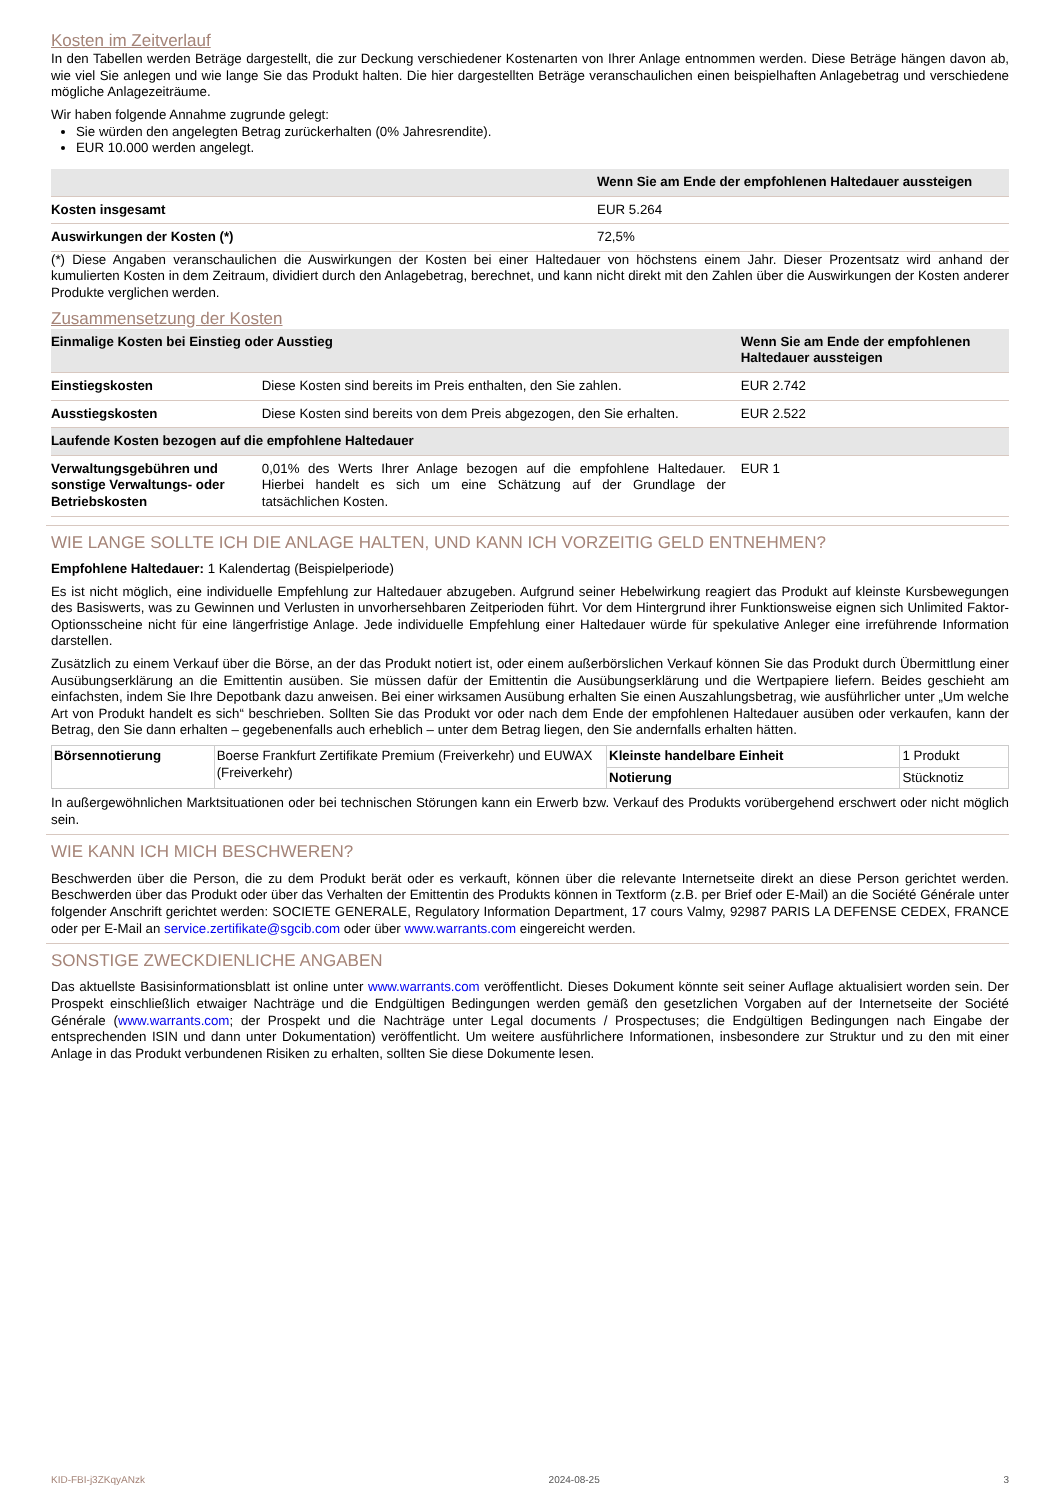Kosten im Zeitverlauf
In den Tabellen werden Beträge dargestellt, die zur Deckung verschiedener Kostenarten von Ihrer Anlage entnommen werden. Diese Beträge hängen davon ab, wie viel Sie anlegen und wie lange Sie das Produkt halten. Die hier dargestellten Beträge veranschaulichen einen beispielhaften Anlagebetrag und verschiedene mögliche Anlagezeiträume.
Wir haben folgende Annahme zugrunde gelegt:
Sie würden den angelegten Betrag zurückerhalten (0% Jahresrendite).
EUR 10.000 werden angelegt.
| | Wenn Sie am Ende der empfohlenen Haltedauer aussteigen |
| --- | --- |
| Kosten insgesamt | EUR 5.264 |
| Auswirkungen der Kosten (*) | 72,5% |
(*) Diese Angaben veranschaulichen die Auswirkungen der Kosten bei einer Haltedauer von höchstens einem Jahr. Dieser Prozentsatz wird anhand der kumulierten Kosten in dem Zeitraum, dividiert durch den Anlagebetrag, berechnet, und kann nicht direkt mit den Zahlen über die Auswirkungen der Kosten anderer Produkte verglichen werden.
Zusammensetzung der Kosten
| Einmalige Kosten bei Einstieg oder Ausstieg | | Wenn Sie am Ende der empfohlenen Haltedauer aussteigen |
| --- | --- | --- |
| Einstiegskosten | Diese Kosten sind bereits im Preis enthalten, den Sie zahlen. | EUR 2.742 |
| Ausstiegskosten | Diese Kosten sind bereits von dem Preis abgezogen, den Sie erhalten. | EUR 2.522 |
| Laufende Kosten bezogen auf die empfohlene Haltedauer | | |
| Verwaltungsgebühren und sonstige Verwaltungs- oder Betriebskosten | 0,01% des Werts Ihrer Anlage bezogen auf die empfohlene Haltedauer. Hierbei handelt es sich um eine Schätzung auf der Grundlage der tatsächlichen Kosten. | EUR 1 |
WIE LANGE SOLLTE ICH DIE ANLAGE HALTEN, UND KANN ICH VORZEITIG GELD ENTNEHMEN?
Empfohlene Haltedauer: 1 Kalendertag (Beispielperiode)
Es ist nicht möglich, eine individuelle Empfehlung zur Haltedauer abzugeben. Aufgrund seiner Hebelwirkung reagiert das Produkt auf kleinste Kursbewegungen des Basiswerts, was zu Gewinnen und Verlusten in unvorhersehbaren Zeitperioden führt. Vor dem Hintergrund ihrer Funktionsweise eignen sich Unlimited Faktor-Optionsscheine nicht für eine längerfristige Anlage. Jede individuelle Empfehlung einer Haltedauer würde für spekulative Anleger eine irreführende Information darstellen.
Zusätzlich zu einem Verkauf über die Börse, an der das Produkt notiert ist, oder einem außerbörslichen Verkauf können Sie das Produkt durch Übermittlung einer Ausübungserklärung an die Emittentin ausüben. Sie müssen dafür der Emittentin die Ausübungserklärung und die Wertpapiere liefern. Beides geschieht am einfachsten, indem Sie Ihre Depotbank dazu anweisen. Bei einer wirksamen Ausübung erhalten Sie einen Auszahlungsbetrag, wie ausführlicher unter „Um welche Art von Produkt handelt es sich“ beschrieben. Sollten Sie das Produkt vor oder nach dem Ende der empfohlenen Haltedauer ausüben oder verkaufen, kann der Betrag, den Sie dann erhalten – gegebenenfalls auch erheblich – unter dem Betrag liegen, den Sie andernfalls erhalten hätten.
| Börsennotierung | Boerse Frankfurt Zertifikate Premium (Freiverkehr) und EUWAX (Freiverkehr) | Kleinste handelbare Einheit | 1 Produkt |
| | | Notierung | Stücknotiz |
In außergewöhnlichen Marktsituationen oder bei technischen Störungen kann ein Erwerb bzw. Verkauf des Produkts vorübergehend erschwert oder nicht möglich sein.
WIE KANN ICH MICH BESCHWEREN?
Beschwerden über die Person, die zu dem Produkt berät oder es verkauft, können über die relevante Internetseite direkt an diese Person gerichtet werden. Beschwerden über das Produkt oder über das Verhalten der Emittentin des Produkts können in Textform (z.B. per Brief oder E-Mail) an die Société Générale unter folgender Anschrift gerichtet werden: SOCIETE GENERALE, Regulatory Information Department, 17 cours Valmy, 92987 PARIS LA DEFENSE CEDEX, FRANCE oder per E-Mail an service.zertifikate@sgcib.com oder über www.warrants.com eingereicht werden.
SONSTIGE ZWECKDIENLICHE ANGABEN
Das aktuellste Basisinformationsblatt ist online unter www.warrants.com veröffentlicht. Dieses Dokument könnte seit seiner Auflage aktualisiert worden sein. Der Prospekt einschließlich etwaiger Nachträge und die Endgültigen Bedingungen werden gemäß den gesetzlichen Vorgaben auf der Internetseite der Société Générale (www.warrants.com; der Prospekt und die Nachträge unter Legal documents / Prospectuses; die Endgültigen Bedingungen nach Eingabe der entsprechenden ISIN und dann unter Dokumentation) veröffentlicht. Um weitere ausführlichere Informationen, insbesondere zur Struktur und zu den mit einer Anlage in das Produkt verbundenen Risiken zu erhalten, sollten Sie diese Dokumente lesen.
KID-FBI-j3ZKqyANzk 2024-08-25 3